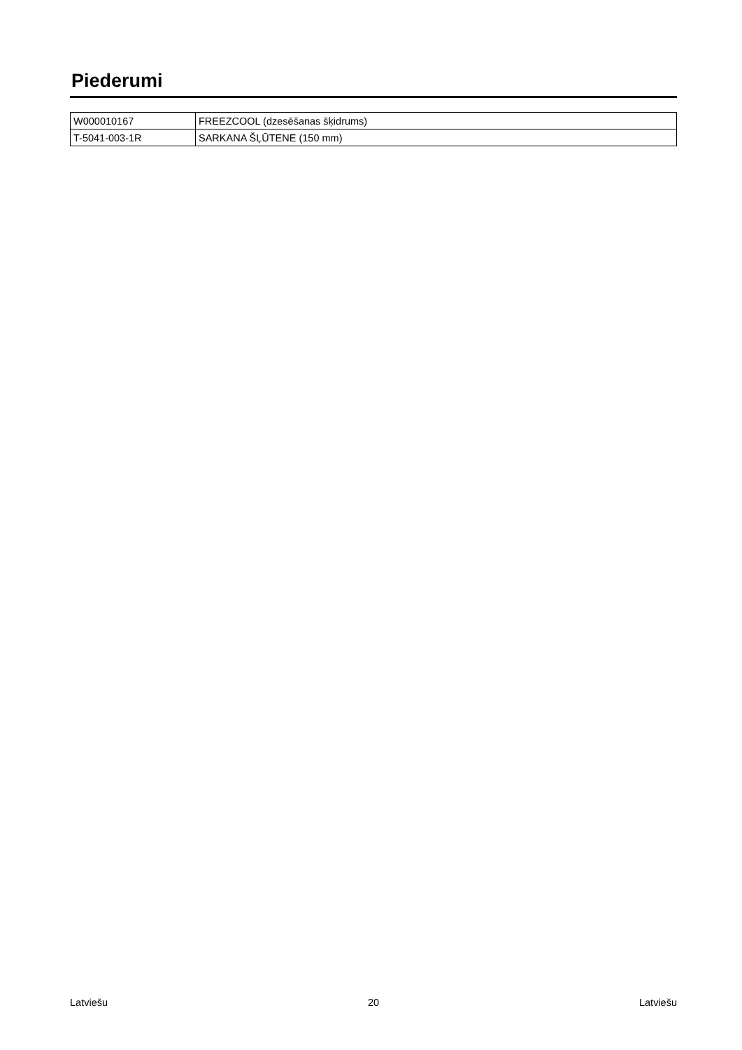Piederumi
| W000010167 | FREEZCOOL (dzesēšanas šķidrums) |
| T-5041-003-1R | SARKANA ŠĻŪTENE (150 mm) |
Latviešu 20 Latviešu